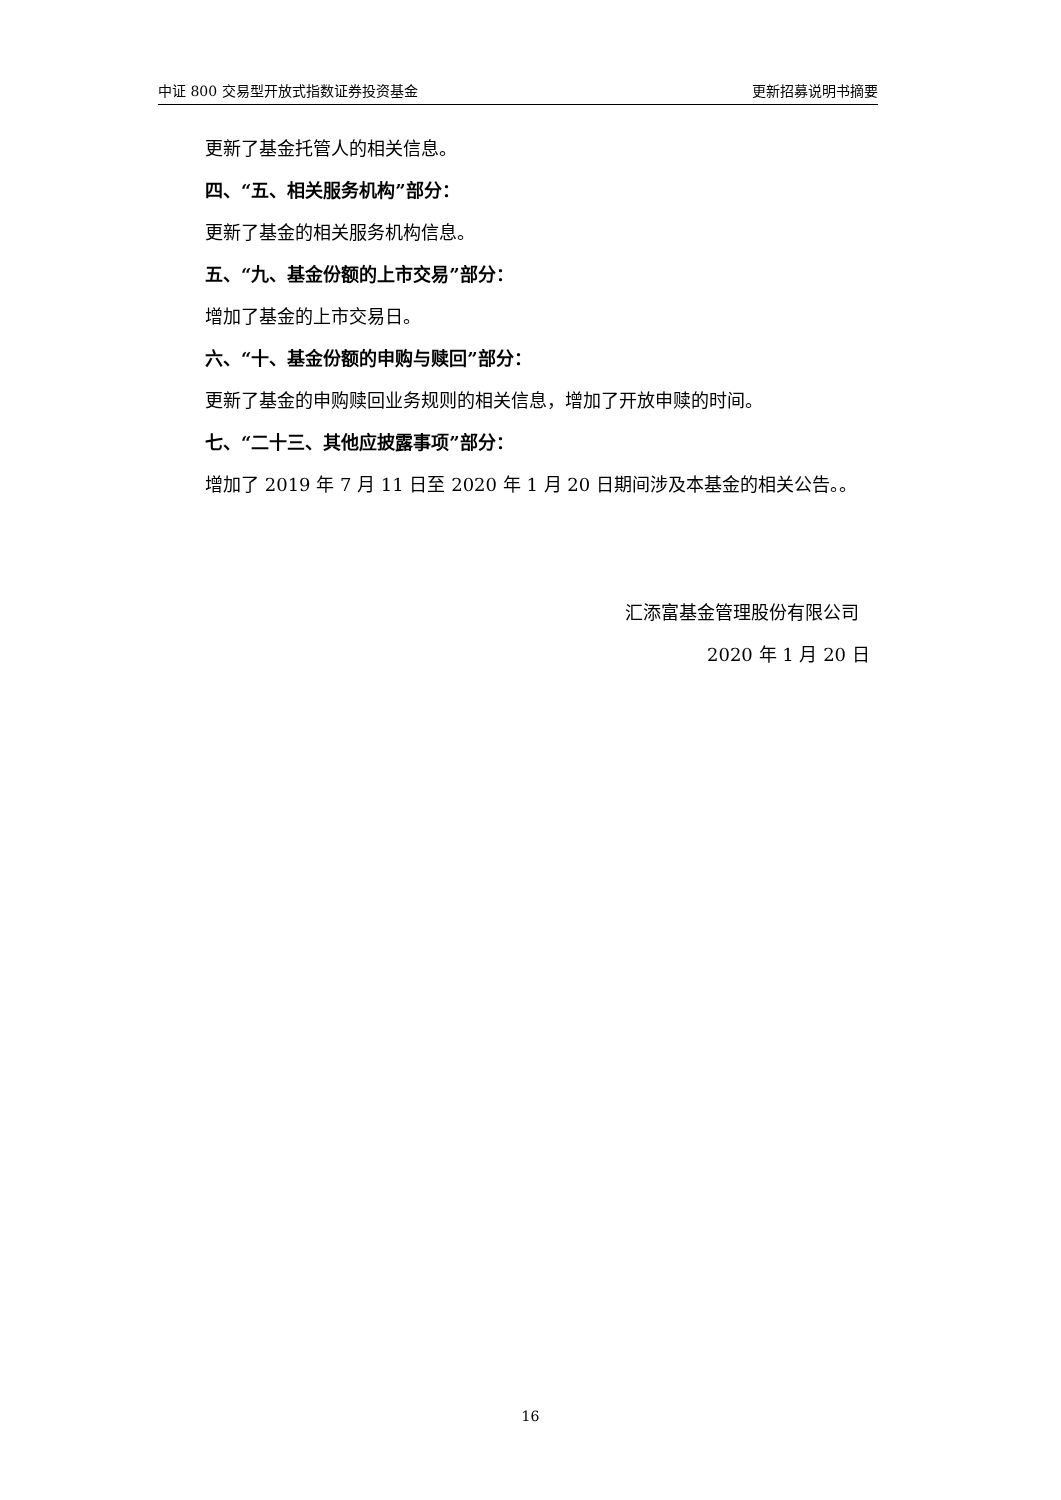中证 800 交易型开放式指数证券投资基金 更新招募说明书摘要
更新了基金托管人的相关信息。
四、“五、相关服务机构”部分：
更新了基金的相关服务机构信息。
五、“九、基金份额的上市交易”部分：
增加了基金的上市交易日。
六、“十、基金份额的申购与赎回”部分：
更新了基金的申购赎回业务规则的相关信息，增加了开放申赎的时间。
七、“二十三、其他应披露事项”部分：
增加了 2019 年 7 月 11 日至 2020 年 1 月 20 日期间涉及本基金的相关公告。。
汇添富基金管理股份有限公司
2020 年 1 月 20 日
16